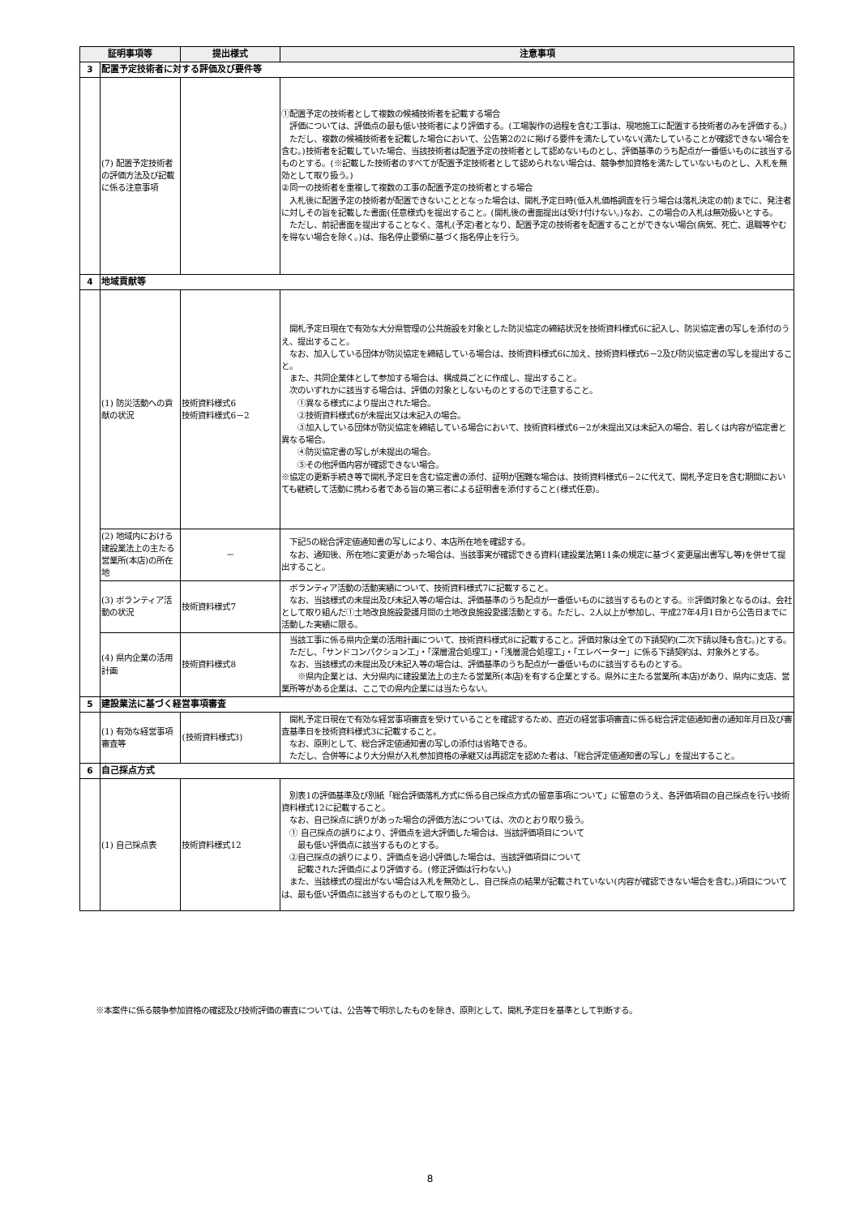| 証明事項等 | | 提出様式 | 注意事項 |
| --- | --- | --- | --- |
| 3 | 配置予定技術者に対する評価及び要件等 | | |
| | (7) 配置予定技術者の評価方法及び記載に係る注意事項 | | ①配置予定の技術者として複数の候補技術者を記載する場合 評価については、評価点の最も低い技術者により評価する。(工場製作の過程を含む工事は、現地施工に配置する技術者のみを評価する。) ただし、複数の候補技術者を記載した場合において、公告第2の2に掲げる要件を満たしていない(満たしていることが確認できない場合を含む。)技術者を記載していた場合、当該技術者は配置予定の技術者として認めないものとし、評価基準のうち配点が一番低いものに該当するものとする。(※記載した技術者のすべてが配置予定技術者として認められない場合は、競争参加資格を満たしていないものとし、入札を無効として取り扱う。) ②同一の技術者を重複して複数の工事の配置予定の技術者とする場合 入札後に配置予定の技術者が配置できないこととなった場合は、開札予定日時(低入札価格調査を行う場合は落札決定の前)までに、発注者に対しその旨を記載した書面(任意様式)を提出すること。(開札後の書面提出は受け付けない。)なお、この場合の入札は無効扱いとする。 ただし、前記書面を提出することなく、落札(予定)者となり、配置予定の技術者を配置することができない場合(病気、死亡、退職等やむを得ない場合を除く。)は、指名停止要領に基づく指名停止を行う。 |
| 4 | 地域貢献等 | | |
| | (1) 防災活動への貢献の状況 | 技術資料様式6 技術資料様式6－2 | 開札予定日現在で有効な大分県管理の公共施設を対象とした防災協定の締結状況を技術資料様式6に記入し、防災協定書の写しを添付のうえ、提出すること。 なお、加入している団体が防災協定を締結している場合は、技術資料様式6に加え、技術資料様式6－2及び防災協定書の写しを提出すること。 また、共同企業体として参加する場合は、構成員ごとに作成し、提出すること。 次のいずれかに該当する場合は、評価の対象としないものとするので注意すること。 ①異なる様式により提出された場合。 ②技術資料様式6が未提出又は未記入の場合。 ③加入している団体が防災協定を締結している場合において、技術資料様式6－2が未提出又は未記入の場合、若しくは内容が協定書と異なる場合。 ④防災協定書の写しが未提出の場合。 ⑤その他評価内容が確認できない場合。 ※協定の更新手続き等で開札予定日を含む協定書の添付、証明が困難な場合は、技術資料様式6－2に代えて、開札予定日を含む期間においても継続して活動に携わる者である旨の第三者による証明書を添付すること(様式任意)。 |
| | (2) 地域内における建設業法上の主たる営業所(本店)の所在地 | － | 下記5の総合評定値通知書の写しにより、本店所在地を確認する。 なお、通知後、所在地に変更があった場合は、当該事実が確認できる資料(建設業法第11条の規定に基づく変更届出書写し等)を併せて提出すること。 |
| | (3) ボランティア活動の状況 | 技術資料様式7 | ボランティア活動の活動実績について、技術資料様式7に記載すること。 なお、当該様式の未提出及び未記入等の場合は、評価基準のうち配点が一番低いものに該当するものとする。※評価対象となるのは、会社として取り組んだ①土地改良施設愛護月間の土地改良施設愛護活動とする。ただし、2人以上が参加し、平成27年4月1日から公告日までに活動した実績に限る。 |
| | (4) 県内企業の活用計画 | 技術資料様式8 | 当該工事に係る県内企業の活用計画について、技術資料様式8に記載すること。評価対象は全ての下請契約(二次下請以降も含む。)とする。 ただし、「サンドコンパクション工」・「深層混合処理工」・「浅層混合処理工」・「エレベーター」に係る下請契約は、対象外とする。 なお、当該様式の未提出及び未記入等の場合は、評価基準のうち配点が一番低いものに該当するものとする。 ※県内企業とは、大分県内に建設業法上の主たる営業所(本店)を有する企業とする。県外に主たる営業所(本店)があり、県内に支店、営業所等がある企業は、ここでの県内企業には当たらない。 |
| 5 | 建設業法に基づく経営事項審査 | | |
| | (1) 有効な経営事項審査等 | (技術資料様式3) | 開札予定日現在で有効な経営事項審査を受けていることを確認するため、直近の経営事項審査に係る総合評定値通知書の通知年月日及び審査基準日を技術資料様式3に記載すること。 なお、原則として、総合評定値通知書の写しの添付は省略できる。 ただし、合併等により大分県が入札参加資格の承継又は再認定を認めた者は、「総合評定値通知書の写し」を提出すること。 |
| 6 | 自己採点方式 | | |
| | (1) 自己採点表 | 技術資料様式12 | 別表1の評価基準及び別紙「総合評価落札方式に係る自己採点方式の留意事項について」に留意のうえ、各評価項目の自己採点を行い技術資料様式12に記載すること。 なお、自己採点に誤りがあった場合の評価方法については、次のとおり取り扱う。 ① 自己採点の誤りにより、評価点を過大評価した場合は、当該評価項目について 最も低い評価点に該当するものとする。 ②自己採点の誤りにより、評価点を過小評価した場合は、当該評価項目について 記載された評価点により評価する。(修正評価は行わない。) また、当該様式の提出がない場合は入札を無効とし、自己採点の結果が記載されていない(内容が確認できない場合を含む。)項目については、最も低い評価点に該当するものとして取り扱う。 |
※本案件に係る競争参加資格の確認及び技術評価の審査については、公告等で明示したものを除き、原則として、開札予定日を基準として判断する。
8